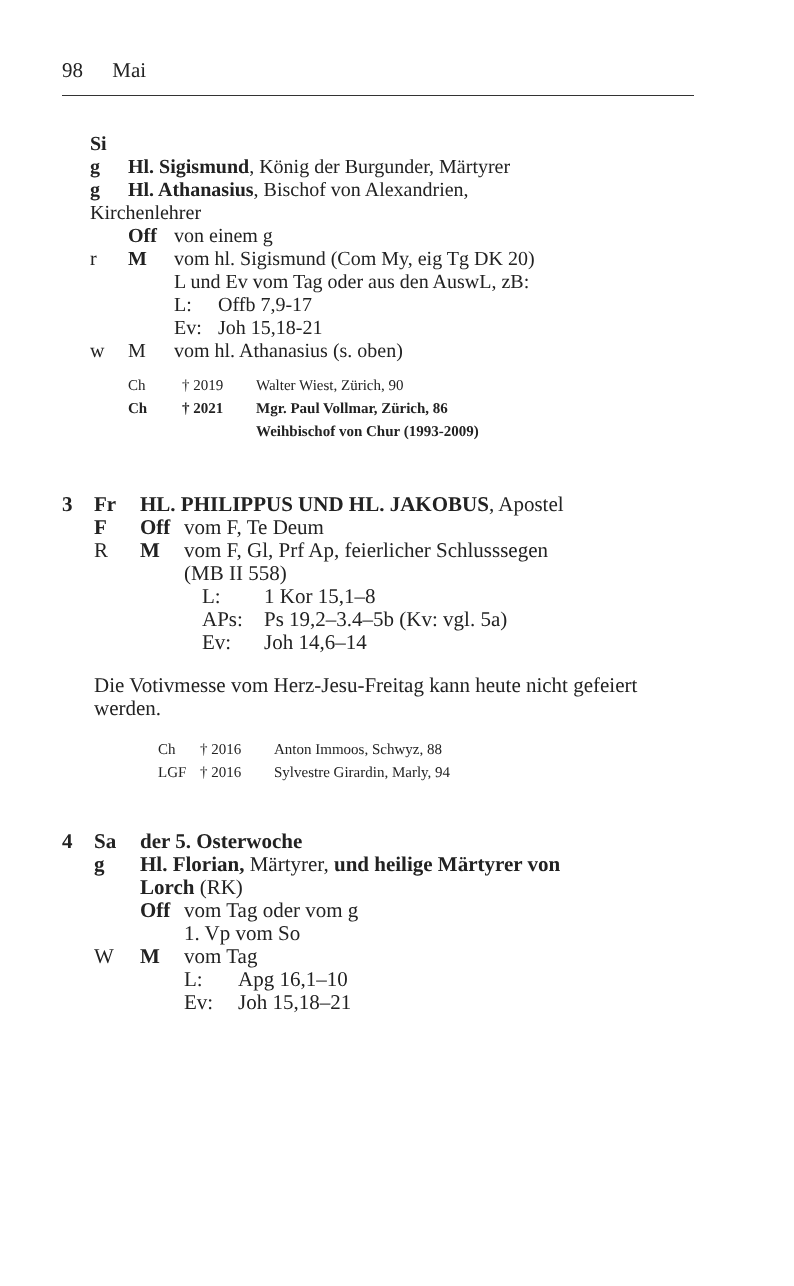98 Mai
Si
g Hl. Sigismund, König der Burgunder, Märtyrer
g Hl. Athanasius, Bischof von Alexandrien,
Kirchenlehrer
Off von einem g
r M vom hl. Sigismund (Com My, eig Tg DK 20)
L und Ev vom Tag oder aus den AuswL, zB:
L: Offb 7,9-17
Ev: Joh 15,18-21
w M vom hl. Athanasius (s. oben)
Ch † 2019 Walter Wiest, Zürich, 90
Ch † 2021 Mgr. Paul Vollmar, Zürich, 86
Weihbischof von Chur (1993-2009)
3 Fr HL. PHILIPPUS UND HL. JAKOBUS, Apostel
F Off vom F, Te Deum
R M vom F, Gl, Prf Ap, feierlicher Schlusssegen
(MB II 558)
L: 1 Kor 15,1–8
APs: Ps 19,2–3.4–5b (Kv: vgl. 5a)
Ev: Joh 14,6–14
Die Votivmesse vom Herz-Jesu-Freitag kann heute nicht gefeiert werden.
Ch † 2016 Anton Immoos, Schwyz, 88
LGF † 2016 Sylvestre Girardin, Marly, 94
4 Sa der 5. Osterwoche
g Hl. Florian, Märtyrer, und heilige Märtyrer von
Lorch (RK)
Off vom Tag oder vom g
1. Vp vom So
W M vom Tag
L: Apg 16,1–10
Ev: Joh 15,18–21